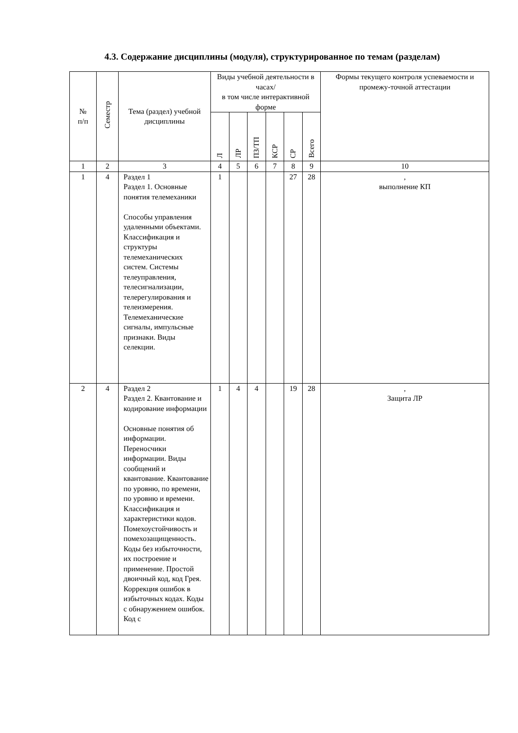4.3. Содержание дисциплины (модуля), структурированное по темам (разделам)
| № п/п | Семестр | Тема (раздел) учебной дисциплины | Виды учебной деятельности в часах/ в том числе интерактивной форме | | | | | | Формы текущего контроля успеваемости и промежу-точной аттестации |
| --- | --- | --- | --- | --- | --- | --- | --- | --- | --- |
| | | | Л | ЛР | ПЗ/ТП | КСР | СР | Всего | |
| 1 | 2 | 3 | 4 | 5 | 6 | 7 | 8 | 9 | 10 |
| 1 | 4 | Раздел 1 Раздел 1. Основные понятия телемеханики Способы управления удаленными объектами. Классификация и структуры телемеханических систем. Системы телеуправления, телесигнализации, телерегулирования и телеизмерения. Телемеханические сигналы, импульсные признаки. Виды селекции. | 1 | | | | 27 | 28 | , выполнение КП |
| 2 | 4 | Раздел 2 Раздел 2. Квантование и кодирование информации Основные понятия об информации. Переносчики информации. Виды сообщений и квантование. Квантование по уровню, по времени, по уровню и времени. Классификация и характеристики кодов. Помехоустойчивость и помехозащищенность. Коды без избыточности, их построение и применение. Простой двоичный код, код Грея. Коррекция ошибок в избыточных кодах. Коды с обнаружением ошибок. Код с | 1 | 4 | 4 | | 19 | 28 | , Защита ЛР |